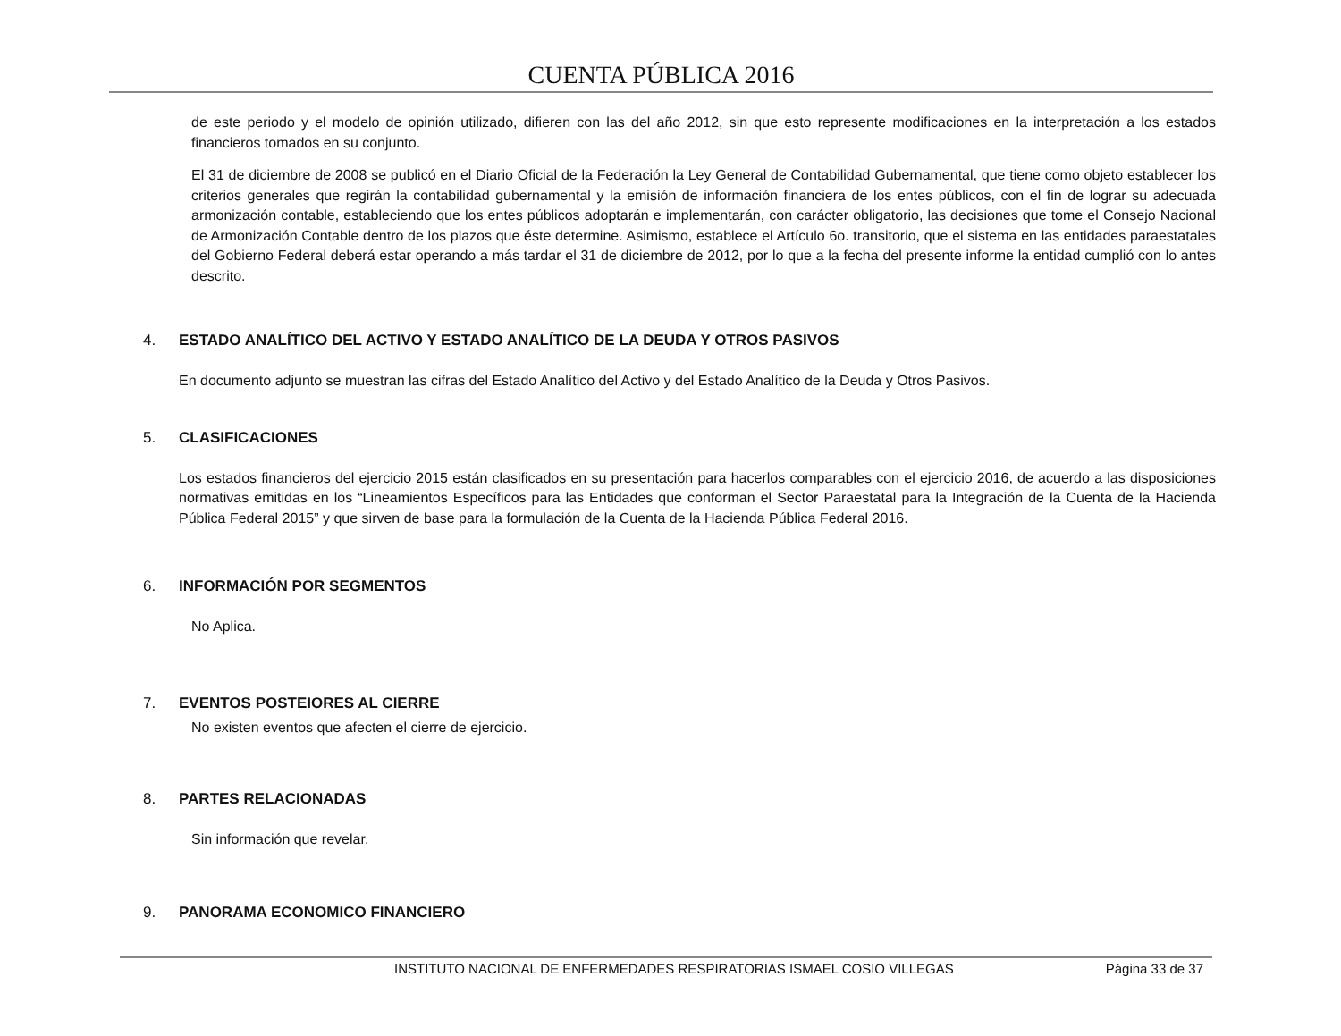CUENTA PÚBLICA 2016
de este periodo y el modelo de opinión utilizado, difieren con las del año 2012, sin que esto represente modificaciones en la interpretación a los estados financieros tomados en su conjunto.
El 31 de diciembre de 2008 se publicó en el Diario Oficial de la Federación la Ley General de Contabilidad Gubernamental, que tiene como objeto establecer los criterios generales que regirán la contabilidad gubernamental y la emisión de información financiera de los entes públicos, con el fin de lograr su adecuada armonización contable, estableciendo que los entes públicos adoptarán e implementarán, con carácter obligatorio, las decisiones que tome el Consejo Nacional de Armonización Contable dentro de los plazos que éste determine. Asimismo, establece el Artículo 6o. transitorio, que el sistema en las entidades paraestatales del Gobierno Federal deberá estar operando a más tardar el 31 de diciembre de 2012, por lo que a la fecha del presente informe la entidad cumplió con lo antes descrito.
4. ESTADO ANALÍTICO DEL ACTIVO Y ESTADO ANALÍTICO DE LA DEUDA Y OTROS PASIVOS
En documento adjunto se muestran las cifras del Estado Analítico del Activo y del Estado Analítico de la Deuda y Otros Pasivos.
5. CLASIFICACIONES
Los estados financieros del ejercicio 2015 están clasificados en su presentación para hacerlos comparables con el ejercicio 2016, de acuerdo a las disposiciones normativas emitidas en los “Lineamientos Específicos para las Entidades que conforman el Sector Paraestatal para la Integración de la Cuenta de la Hacienda Pública Federal 2015” y que sirven de base para la formulación de la Cuenta de la Hacienda Pública Federal 2016.
6. INFORMACIÓN POR SEGMENTOS
No Aplica.
7. EVENTOS POSTEIORES AL CIERRE
No existen eventos que afecten el cierre de ejercicio.
8. PARTES RELACIONADAS
Sin información que revelar.
9. PANORAMA ECONOMICO FINANCIERO
INSTITUTO NACIONAL DE ENFERMEDADES RESPIRATORIAS ISMAEL COSIO VILLEGAS Página 33 de 37